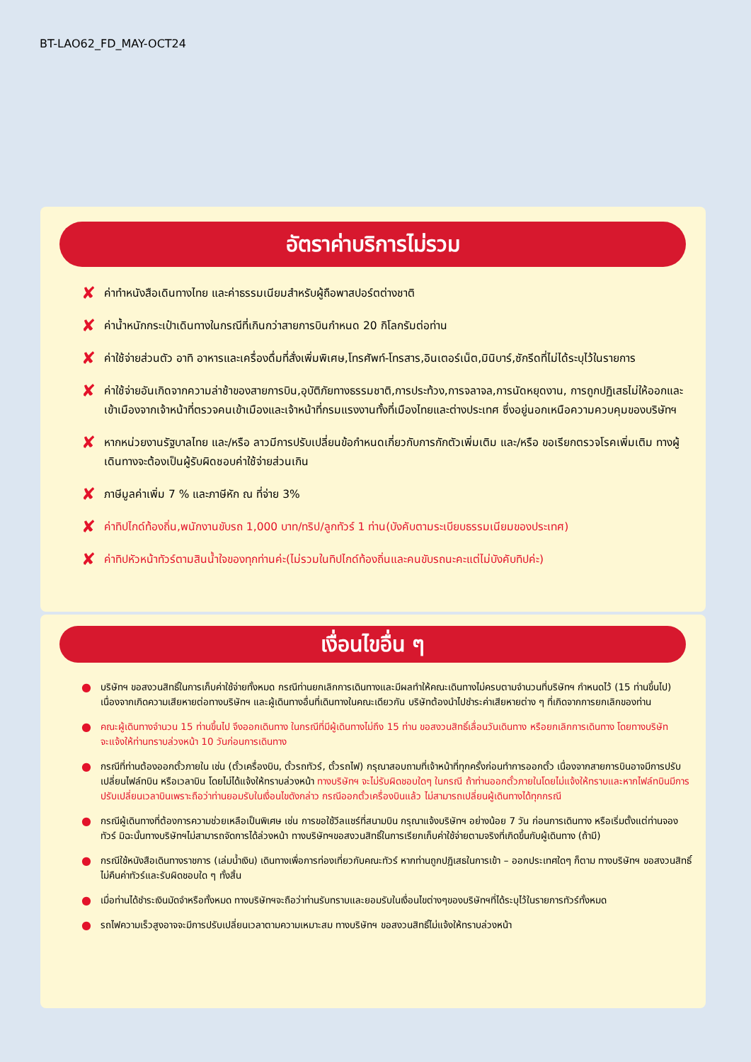BT-LAO62_FD_MAY-OCT24
อัตราค่าบริการไม่รวม
✘ ค่าทำหนังสือเดินทางไทย และค่าธรรมเนียมสำหรับผู้ถือพาสปอร์ตต่างชาติ
✘ ค่าน้ำหนักกระเป๋าเดินทางในกรณีที่เกินกว่าสายการบินกำหนด 20 กิโลกรัมต่อท่าน
✘ ค่าใช้จ่ายส่วนตัว อาทิ อาหารและเครื่องดื่มที่สั่งเพิ่มพิเศษ,โทรศัพท์-โทรสาร,อินเตอร์เน็ต,มินิบาร์,ซักรีดที่ไม่ได้ระบุไว้ในรายการ
✘ ค่าใช้จ่ายอันเกิดจากความล่าช้าของสายการบิน,อุบัติภัยทางธรรมชาติ,การประท้วง,การจลาจล,การนัดหยุดงาน, การถูกปฏิเสธไม่ให้ออกและเข้าเมืองจากเจ้าหน้าที่ตรวจคนเข้าเมืองและเจ้าหน้าที่กรมแรงงานทั้งที่เมืองไทยและต่างประเทศ ซึ่งอยู่นอกเหนือความควบคุมของบริษัทฯ
✘ หากหน่วยงานรัฐบาลไทย และ/หรือ ลาวมีการปรับเปลี่ยนข้อกำหนดเกี่ยวกับการกักตัวเพิ่มเติม และ/หรือ ขอเรียกตรวจโรคเพิ่มเติม ทางผู้เดินทางจะต้องเป็นผู้รับผิดชอบค่าใช้จ่ายส่วนเกิน
✘ ภาษีมูลค่าเพิ่ม 7 % และภาษีหัก ณ ที่จ่าย 3%
✘ ค่าทิปไกด์ท้องถิ่น,พนักงานขับรถ 1,000 บาท/ทริป/ลูกทัวร์ 1 ท่าน(บังคับตามระเบียบธรรมเนียมของประเทศ)
✘ ค่าทิปหัวหน้าทัวร์ตามสินน้ำใจของทุกท่านค่ะ(ไม่รวมในทิปไกด์ท้องถิ่นและคนขับรถนะคะแต่ไม่บังคับทิปค่ะ)
เงื่อนไขอื่น ๆ
● บริษัทฯ ขอสงวนสิทธิ์ในการเก็บค่าใช้จ่ายทั้งหมด กรณีท่านยกเลิกการเดินทางและมีผลทำให้คณะเดินทางไม่ครบตามจำนวนที่บริษัทฯ กำหนดไว้ (15 ท่านขึ้นไป) เนื่องจากเกิดความเสียหายต่อทางบริษัทฯ และผู้เดินทางอื่นที่เดินทางในคณะเดียวกัน บริษัทต้องนำไปชำระค่าเสียหายต่าง ๆ ที่เกิดจากการยกเลิกของท่าน
● คณะผู้เดินทางจำนวน 15 ท่านขึ้นไป จึงออกเดินทาง ในกรณีที่มีผู้เดินทางไม่ถึง 15 ท่าน ขอสงวนสิทธิ์เลื่อนวันเดินทาง หรือยกเลิกการเดินทาง โดยทางบริษัทจะแจ้งให้ท่านทราบล่วงหน้า 10 วันก่อนการเดินทาง
● กรณีที่ท่านต้องออกตั๋วภายใน เช่น (ตั๋วเครื่องบิน, ตั๋วรถทัวร์, ตั๋วรถไฟ) กรุณาสอบถามที่เจ้าหน้าที่ทุกครั้งก่อนทำการออกตั๋ว เนื่องจากสายการบินอาจมีการปรับเปลี่ยนไฟล์ทบิน หรือเวลาบิน โดยไม่ได้แจ้งให้ทราบล่วงหน้า ทางบริษัทฯ จะไม่รับผิดชอบใดๆ ในกรณี ถ้าท่านออกตั๋วภายในโดยไม่แจ้งให้ทราบและหากไฟล์ทบินมีการปรับเปลี่ยนเวลาบินเพราะถือว่าท่านยอมรับในเงื่อนไขดังกล่าว กรณีออกตั๋วเครื่องบินแล้ว ไม่สามารถเปลี่ยนผู้เดินทางได้ทุกกรณี
● กรณีผู้เดินทางที่ต้องการความช่วยเหลือเป็นพิเศษ เช่น การขอใช้วีลแชร์ที่สนามบิน กรุณาแจ้งบริษัทฯ อย่างน้อย 7 วัน ก่อนการเดินทาง หรือเริ่มตั้งแต่ท่านจองทัวร์ มิฉะนั้นทางบริษัทฯไม่สามารถจัดการได้ล่วงหน้า ทางบริษัทฯขอสงวนสิทธิ์ในการเรียกเก็บค่าใช้จ่ายตามจริงที่เกิดขึ้นกับผู้เดินทาง (ถ้ามี)
● กรณีใช้หนังสือเดินทางราชการ (เล่มน้ำเงิน) เดินทางเพื่อการท่องเที่ยวกับคณะทัวร์ หากท่านถูกปฏิเสธในการเข้า – ออกประเทศใดๆ ก็ตาม ทางบริษัทฯ ขอสงวนสิทธิ์ไม่คืนค่าทัวร์และรับผิดชอบใด ๆ ทั้งสิ้น
● เมื่อท่านได้ชำระเงินมัดจำหรือทั้งหมด ทางบริษัทฯจะถือว่าท่านรับทราบและยอมรับในเงื่อนไขต่างๆของบริษัทฯที่ได้ระบุไว้ในรายการทัวร์ทั้งหมด
● รถไฟความเร็วสูงอาจจะมีการปรับเปลี่ยนเวลาตามความเหมาะสม ทางบริษัทฯ ขอสงวนสิทธิ์ไม่แจ้งให้ทราบล่วงหน้า